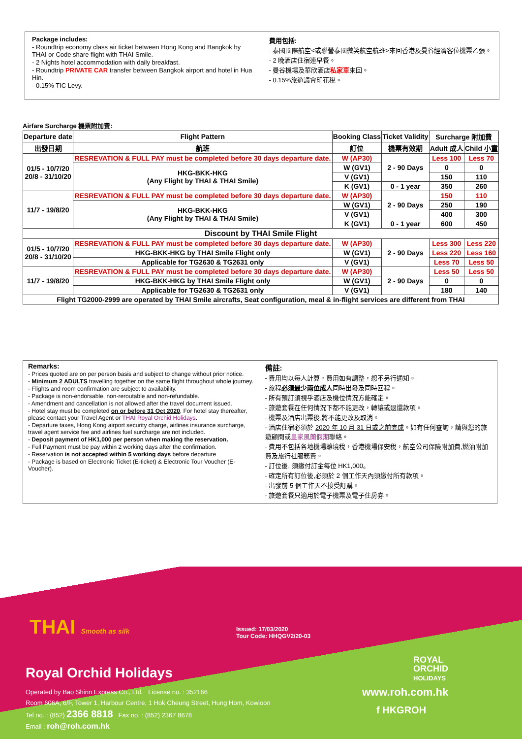Package includes:
- Roundtrip economy class air ticket between Hong Kong and Bangkok by THAI or Code share flight with THAI Smile.
- 2 Nights hotel accommodation with daily breakfast.
- Roundtrip PRIVATE CAR transfer between Bangkok airport and hotel in Hua Hin.
- 0.15% TIC Levy.
費用包括:
- 泰國國際航空<或聯營泰國微笑航空航班>來回香港及曼谷經濟客位機票乙張。
- 2 晚酒店住宿連早餐。
- 曼谷機場及華欣酒店私家車來回。
- 0.15%旅遊議會印花稅。
Airfare Surcharge 機票附加費:
| Departure date | Flight Pattern | Booking Class | Ticket Validity | Surcharge 附加費 | |
| --- | --- | --- | --- | --- | --- |
| 出發日期 | 航班 | 訂位 | 機票有效期 | Adult 成人 | Child 小童 |
| 01/5 - 10/7/20 20/8 - 31/10/20 | RESREVATION & FULL PAY must be completed before 30 days departure date. | W (AP30) | 2 - 90 Days | Less 100 | Less 70 |
| | HKG-BKK-HKG (Any Flight by THAI & THAI Smile) | W (GV1) | | 0 | 0 |
| | | V (GV1) | | 150 | 110 |
| | | K (GV1) | 0 - 1 year | 350 | 260 |
| 11/7 - 19/8/20 | RESREVATION & FULL PAY must be completed before 30 days departure date. | W (AP30) | 2 - 90 Days | 150 | 110 |
| | HKG-BKK-HKG (Any Flight by THAI & THAI Smile) | W (GV1) | | 250 | 190 |
| | | V (GV1) | | 400 | 300 |
| | | K (GV1) | 0 - 1 year | 600 | 450 |
| Discount by THAI Smile Flight | | | | | |
| 01/5 - 10/7/20 20/8 - 31/10/20 | RESREVATION & FULL PAY must be completed before 30 days departure date. | W (AP30) | 2 - 90 Days | Less 300 | Less 220 |
| | HKG-BKK-HKG by THAI Smile Flight only | W (GV1) | | Less 220 | Less 160 |
| | Applicable for TG2630 & TG2631 only | V (GV1) | | Less 70 | Less 50 |
| 11/7 - 19/8/20 | RESREVATION & FULL PAY must be completed before 30 days departure date. | W (AP30) | 2 - 90 Days | Less 50 | Less 50 |
| | HKG-BKK-HKG by THAI Smile Flight only | W (GV1) | | 0 | 0 |
| | Applicable for TG2630 & TG2631 only | V (GV1) | | 180 | 140 |
| Flight TG2000-2999 are operated by THAI Smile aircrafts, Seat configuration, meal & in-flight services are different from THAI | | | | | |
Remarks:
- Prices quoted are on per person basis and subject to change without prior notice.
- Minimum 2 ADULTS travelling together on the same flight throughout whole journey.
- Flights and room confirmation are subject to availability.
- Package is non-endorsable, non-reroutable and non-refundable.
- Amendment and cancellation is not allowed after the travel document issued.
- Hotel stay must be completed on or before 31 Oct 2020, For hotel stay thereafter, please contact your Travel Agent or THAI Royal Orchid Holidays.
- Departure taxes, Hong Kong airport security charge, airlines insurance surcharge, travel agent service fee and airlines fuel surcharge are not included.
- Deposit payment of HK1,000 per person when making the reservation.
- Full Payment must be pay within 2 working days after the confirmation.
- Reservation is not accepted within 5 working days before departure
- Package is based on Electronic Ticket (E-ticket) & Electronic Tour Voucher (E-Voucher).
備註:
- 費用均以每人計算，費用如有調整，恕不另行通知。
- 旅程必須最少兩位成人同時出發及同時回程。
- 所有預訂須視乎酒店及機位情況方能確定。
- 旅遊套餐在任何情況下都不能更改，轉讓或退還款項。
- 機票及酒店出票後,將不能更改及取消。
- 酒店住宿必須於 2020 年 10 月 31 日或之前完成。如有任何查詢，請與您的旅遊顧問或皇家風蘭假期聯絡。
- 費用不包括各地機場離境稅，香港機場保安稅，航空公司保險附加費,燃油附加費及旅行社服務費。
- 訂位後, 須繳付訂金每位 HK1,000。
- 確定所有訂位後,必須於 2 個工作天內須繳付所有款項。
- 出發前 5 個工作天不接受訂購。
- 旅遊套餐只適用於電子機票及電子住房券。
THAI Smooth as silk
Issued: 17/03/2020
Tour Code: HHQGV2/20-03
Royal Orchid Holidays
Operated by Bao Shinn Express Co., Ltd. License no. : 352166
Room 606A, 6/F, Tower 1, Harbour Centre, 1 Hok Cheung Street, Hung Hom, Kowloon
Tel no. : (852) 2366 8818 Fax no. : (852) 2367 8678
Email : roh@roh.com.hk
ROYAL
ORCHID
HOLIDAYS
www.roh.com.hk
f HKGROH